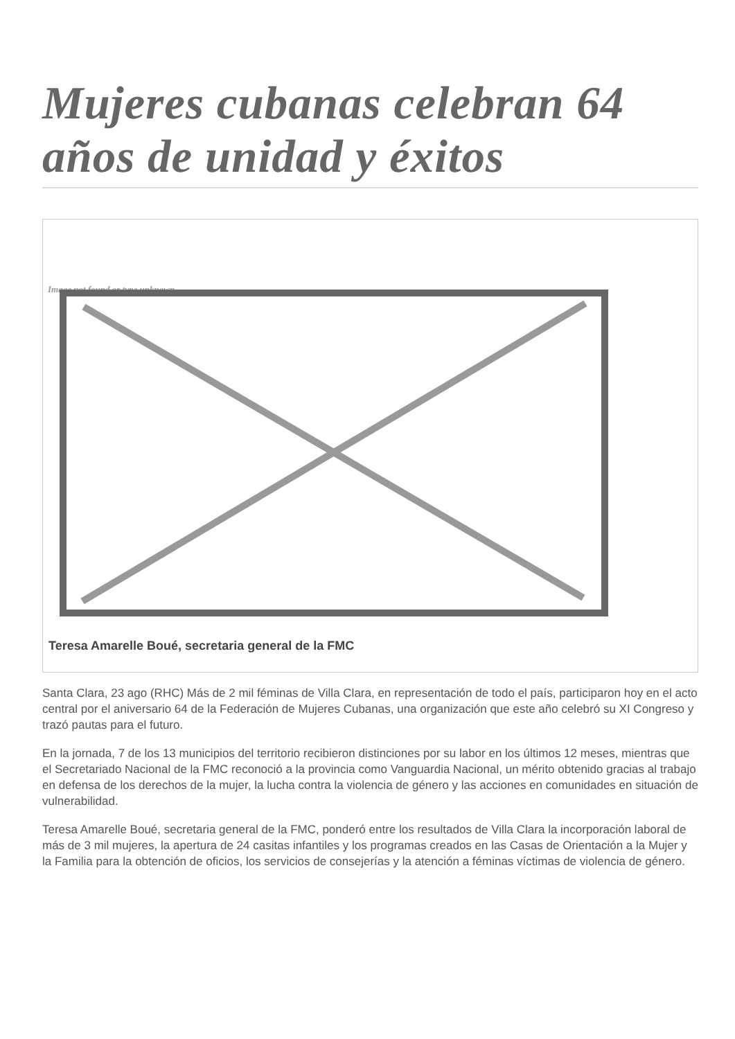Mujeres cubanas celebran 64 años de unidad y éxitos
Image not found or type unknown
Teresa Amarelle Boué, secretaria general de la FMC
Santa Clara, 23 ago (RHC) Más de 2 mil féminas de Villa Clara, en representación de todo el país, participaron hoy en el acto central por el aniversario 64 de la Federación de Mujeres Cubanas, una organización que este año celebró su XI Congreso y trazó pautas para el futuro.
En la jornada, 7 de los 13 municipios del territorio recibieron distinciones por su labor en los últimos 12 meses, mientras que el Secretariado Nacional de la FMC reconoció a la provincia como Vanguardia Nacional, un mérito obtenido gracias al trabajo en defensa de los derechos de la mujer, la lucha contra la violencia de género y las acciones en comunidades en situación de vulnerabilidad.
Teresa Amarelle Boué, secretaria general de la FMC, ponderó entre los resultados de Villa Clara la incorporación laboral de más de 3 mil mujeres, la apertura de 24 casitas infantiles y los programas creados en las Casas de Orientación a la Mujer y la Familia para la obtención de oficios, los servicios de consejerías y la atención a féminas víctimas de violencia de género.